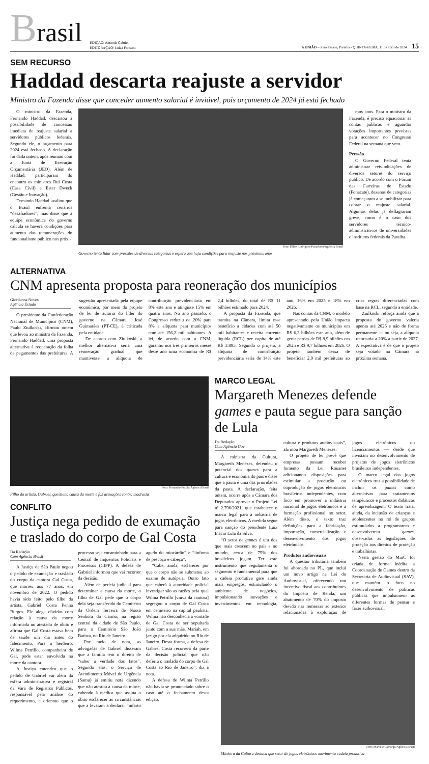Brasil
EDIÇÃO: Amanda Gabriel
EDITORAÇÃO: Luiza Fonseca
A UNIÃO – João Pessoa, Paraíba - QUINTA-FEIRA, 11 de abril de 2024 15
SEM RECURSO
Haddad descarta reajuste a servidor
Ministro da Fazenda disse que conceder aumento salarial é inviável, pois orçamento de 2024 já está fechado
O ministro da Fazenda, Fernando Haddad, descartou a possibilidade de concessão imediata de reajuste salarial a servidores públicos federais. Segundo ele, o orçamento para 2024 está fechado. A declaração foi dada ontem, após reunião com a Junta de Execução Orçamentária (JEO). Além de Haddad, participaram do encontro os ministros Rui Costa (Casa Civil) e Ester Dweck (Gestão e Inovação).
Fernando Haddad avaliou que o Brasil enfrenta cenários “desafiadores”, mas disse que a equipe econômica do governo calcula se haverá condições para aumento das remunerações do funcionalismo público nos próxi-
Foto: Fábio Rodrigues-Pozzebom/Agência Brasil
Governo tenta lidar com pressões de diversas categorias e espera que haja condições para reajuste nos próximos anos
mos anos. Para o ministro da Fazenda, é preciso equacionar as contas públicas e aguardar votações importantes previstas para acontecer no Congresso Federal na semana que vem.
Pressão
O Governo Federal tenta administrar reivindicações de diversos setores do serviço público. De acordo com o Fórum das Carreiras de Estado (Fonacate), dezenas de categorias já começaram a se mobilizar para cobrar o reajuste salarial. Algumas delas já deflagraram greve, como é o caso dos servidores técnico-administrativos de universidades e institutos federais da Paraíba.
ALTERNATIVA
CNM apresenta proposta para reoneração dos municípios
Giordanna Neves
Agência Estado
O presidente da Confederação Nacional de Municípios (CNM), Paulo Ziulkoski, afirmou ontem que levou ao ministro da Fazenda, Fernando Haddad, uma proposta alternativa à reoneração da folha de pagamentos das prefeituras. A sugestão apresentada pela equipe econômica, por meio do projeto de lei de autoria do líder do governo na Câmara, José Guimarães (PT-CE), é criticada pela entidade.
De acordo com Ziulkoski, a melhor alternativa seria uma reoneração gradual que mantivesse a alíquota de contribuição previdenciária em 8% este ano e atingisse 15% em quatro anos. No ano passado, o Congresso reduziu de 20% para 8% a alíquota para municípios com até 156,2 mil habitantes. A lei, de acordo com a CNM, garantiu nos três primeiros meses deste ano uma economia de R$ 2,4 bilhões, do total de R$ 11 bilhões estimado para 2024.
A proposta da Fazenda, que tramita na Câmara, limita esse benefício a cidades com até 50 mil habitantes e receita corrente líquida (RCL) per capita de até R$ 3.895. Segundo o projeto, a alíquota de contribuição previdenciária seria de 14% este ano, 16% em 2025 e 18% em 2026.
Nas contas da CNM, o modelo apresentado pela União impacta negativamente os municípios em R$ 6,3 bilhões este ano, além de gerar perdas de R$ 8,9 bilhões em 2025 e R$ 9,7 bilhões em 2026. O projeto também deixa de beneficiar 2,9 mil prefeituras ao criar regras diferenciadas com base na RCL, segundo a entidade.
Ziulkoski reforça ainda que a proposta do governo valeria apenas até 2026 e não de forma permanente — ou seja, a alíquota retornaria a 20% a partir de 2027. A expectativa é de que o projeto seja votado na Câmara na próxima semana.
Foto: Fernando Frazão/Agência Brasil
Filho da artista, Gabriel, questiona causa da morte e faz acusações contra madrasta
CONFLITO
Justiça nega pedido de exumação e traslado do corpo de Gal Costa
Da Redação
Com Agência Brasil
A Justiça de São Paulo negou o pedido de exumação e traslado do corpo da cantora Gal Costa, que morreu aos 77 anos, em novembro de 2022. O pedido havia sido feito pelo filho da artista, Gabriel Costa Penna Burgos. Ele alega dúvidas com relação à causa da morte informada no atestado de óbito e afirma que Gal Costa estava bem de saúde um dia antes do falecimento. Para o herdeiro, Wilma Petrillo, companheira de Gal, pode estar envolvida na morte da cantora.
A Justiça entendeu que o pedido de Gabriel vai além da esfera administrativa e registral da Vara de Registros Públicos, responsável pela análise do requerimento, e orientou que o processo seja encaminhado para a Central de Inquéritos Policiais e Processos (CIPP). A defesa de Gabriel informou que vai recorrer da decisão.
Além de perícia judicial para determinar a causa da morte, o filho de Gal pede que o corpo dela seja transferido do Cemitério da Ordem Terceira de Nossa Senhora do Carmo, na região central da cidade de São Paulo, para o Cemitério São João Batista, no Rio de Janeiro.
Por meio de nota, as advogadas de Gabriel disseram que a família tem o direito de “saber a verdade dos fatos”. Segundo elas, o Serviço de Atendimento Móvel de Urgência (Samu) já emitiu nota dizendo que não atestou a causa da morte, cabendo à médica que assina o óbito esclarecer as circunstâncias que a levaram a declarar “infarto agudo do miocárdio” e “linfoma de pescoço e cabeça”.
“Cabe, ainda, esclarecer por que o corpo não se submeteu ao exame de autópsia. Outro fato que caberá à autoridade policial investigar são as razões pela qual Wilma Petrillo [viúva da cantora] segregou o corpo de Gal Costa em cemitério na capital paulista. Wilma não desconhecia a vontade de Gal Costa de ser sepultada junto com a sua mãe, Mariah, em jazigo por ela adquirido no Rio de Janeiro. Desta forma, a defesa de Gabriel Costa recorrerá da parte da decisão judicial que não deferiu o traslado do corpo de Gal Costa ao Rio de Janeiro”, diz a nota.
A defesa de Wilma Petrillo não havia se pronunciado sobre o caso até o fechamento desta edição.
MARCO LEGAL
Margareth Menezes defende games e pauta segue para sanção de Lula
Da Redação
Com Agência Gov
A ministra da Cultura, Margareth Menezes, defendeu o potencial dos games para a cultura e economia do país e disse que a pauta é uma das prioridades da pasta. A declaração, feita ontem, ocorre após a Câmara dos Deputados aprovar o Projeto Lei nº 2.796/2021, que estabelece o marco legal para a indústria de jogos eletrônicos. A medida segue para sanção do presidente Luiz Inácio Lula da Silva.
“O setor de games é um dos que mais crescem no país e no mundo, cerca de 75% dos brasileiros jogam. Ter este instrumento que regulamenta o segmento é fundamental para que a cadeia produtiva gere ainda mais empregos, estimulando o ambiente de negócios, impulsionando inovações e investimentos em tecnologia, cultura e produtos audiovisuais”, afirmou Margareth Menezes.
O projeto de lei prevê que empresas possam receber fomento da Lei Rouanet adicionando disposições para estimular a produção ou coprodução de jogos eletrônicos brasileiros independentes, com foco em promover a indústria nacional de jogos eletrônicos e a formação profissional no setor. Além disso, o texto traz definições para a fabricação, importação, comercialização e desenvolvimento dos jogos eletrônicos.
Produtos audiovisuais
A questão tributária também foi abordada no PL, que inclui um novo artigo na Lei do Audiovisual, oferecendo um incentivo fiscal aos contribuintes do Imposto de Renda, um abatimento de 70% do imposto devido nas remessas ao exterior relacionadas à exploração de jogos eletrônicos ou licenciamentos — desde que invistam no desenvolvimento de projetos de jogos eletrônicos brasileiros independentes.
O marco legal dos jogos eletrônicos traz a possibilidade de incluir os games como alternativas para tratamentos terapêuticos e processos didáticos de aprendizagem. O texto trata, ainda, da inclusão de crianças e adolescentes no rol de grupos estimulados a programarem e desenvolverem games, observadas as legislações de proteção aos direitos de proteção e trabalhistas.
Nesta gestão do MinC foi criada de forma inédita a Coordenação de Games dentro da Secretaria de Audiovisual (SAV), que mantém o foco no desenvolvimento de políticas públicas que impulsionem as diferentes formas de pensar e fazer audiovisual.
Foto: Marcelo Camargo/Agência Brasil
Ministra da Cultura destaca que setor de jogos eletrônicos movimenta cadeia produtiva